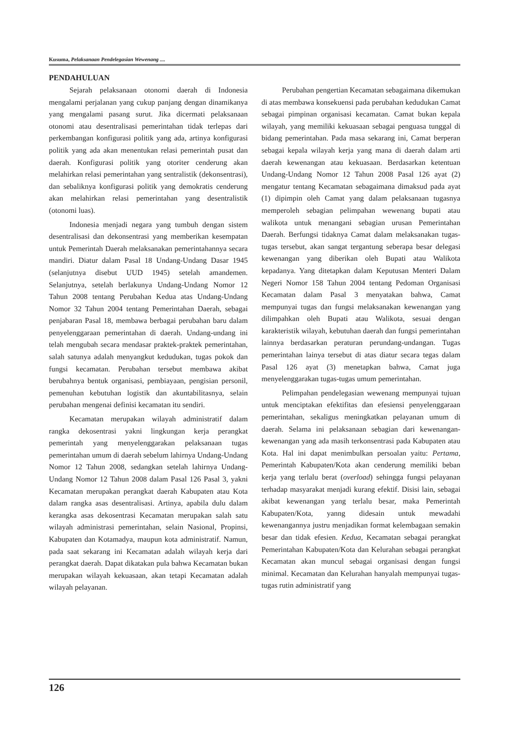Kusuma, Pelaksanaan Pendelegasian Wewenang ....
PENDAHULUAN
Sejarah pelaksanaan otonomi daerah di Indonesia mengalami perjalanan yang cukup panjang dengan dinamikanya yang mengalami pasang surut. Jika dicermati pelaksanaan otonomi atau desentralisasi pemerintahan tidak terlepas dari perkembangan konfigurasi politik yang ada, artinya konfigurasi politik yang ada akan menentukan relasi pemerintah pusat dan daerah. Konfigurasi politik yang otoriter cenderung akan melahirkan relasi pemerintahan yang sentralistik (dekonsentrasi), dan sebaliknya konfigurasi politik yang demokratis cenderung akan melahirkan relasi pemerintahan yang desentralistik (otonomi luas).
Indonesia menjadi negara yang tumbuh dengan sistem desentralisasi dan dekonsentrasi yang memberikan kesempatan untuk Pemerintah Daerah melaksanakan pemerintahannya secara mandiri. Diatur dalam Pasal 18 Undang-Undang Dasar 1945 (selanjutnya disebut UUD 1945) setelah amandemen. Selanjutnya, setelah berlakunya Undang-Undang Nomor 12 Tahun 2008 tentang Perubahan Kedua atas Undang-Undang Nomor 32 Tahun 2004 tentang Pemerintahan Daerah, sebagai penjabaran Pasal 18, membawa berbagai perubahan baru dalam penyelenggaraan pemerintahan di daerah. Undang-undang ini telah mengubah secara mendasar praktek-praktek pemerintahan, salah satunya adalah menyangkut kedudukan, tugas pokok dan fungsi kecamatan. Perubahan tersebut membawa akibat berubahnya bentuk organisasi, pembiayaan, pengisian personil, pemenuhan kebutuhan logistik dan akuntabilitasnya, selain perubahan mengenai definisi kecamatan itu sendiri.
Kecamatan merupakan wilayah administratif dalam rangka dekosentrasi yakni lingkungan kerja perangkat pemerintah yang menyelenggarakan pelaksanaan tugas pemerintahan umum di daerah sebelum lahirnya Undang-Undang Nomor 12 Tahun 2008, sedangkan setelah lahirnya Undang-Undang Nomor 12 Tahun 2008 dalam Pasal 126 Pasal 3, yakni Kecamatan merupakan perangkat daerah Kabupaten atau Kota dalam rangka asas desentralisasi. Artinya, apabila dulu dalam kerangka asas dekosentrasi Kecamatan merupakan salah satu wilayah administrasi pemerintahan, selain Nasional, Propinsi, Kabupaten dan Kotamadya, maupun kota administratif. Namun, pada saat sekarang ini Kecamatan adalah wilayah kerja dari perangkat daerah. Dapat dikatakan pula bahwa Kecamatan bukan merupakan wilayah kekuasaan, akan tetapi Kecamatan adalah wilayah pelayanan.
Perubahan pengertian Kecamatan sebagaimana dikemukan di atas membawa konsekuensi pada perubahan kedudukan Camat sebagai pimpinan organisasi kecamatan. Camat bukan kepala wilayah, yang memiliki kekuasaan sebagai penguasa tunggal di bidang pemerintahan. Pada masa sekarang ini, Camat berperan sebagai kepala wilayah kerja yang mana di daerah dalam arti daerah kewenangan atau kekuasaan. Berdasarkan ketentuan Undang-Undang Nomor 12 Tahun 2008 Pasal 126 ayat (2) mengatur tentang Kecamatan sebagaimana dimaksud pada ayat (1) dipimpin oleh Camat yang dalam pelaksanaan tugasnya memperoleh sebagian pelimpahan wewenang bupati atau walikota untuk menangani sebagian urusan Pemerintahan Daerah. Berfungsi tidaknya Camat dalam melaksanakan tugas-tugas tersebut, akan sangat tergantung seberapa besar delegasi kewenangan yang diberikan oleh Bupati atau Walikota kepadanya. Yang ditetapkan dalam Keputusan Menteri Dalam Negeri Nomor 158 Tahun 2004 tentang Pedoman Organisasi Kecamatan dalam Pasal 3 menyatakan bahwa, Camat mempunyai tugas dan fungsi melaksanakan kewenangan yang dilimpahkan oleh Bupati atau Walikota, sesuai dengan karakteristik wilayah, kebutuhan daerah dan fungsi pemerintahan lainnya berdasarkan peraturan perundang-undangan. Tugas pemerintahan lainya tersebut di atas diatur secara tegas dalam Pasal 126 ayat (3) menetapkan bahwa, Camat juga menyelenggarakan tugas-tugas umum pemerintahan.
Pelimpahan pendelegasian wewenang mempunyai tujuan untuk menciptakan efektifitas dan efesiensi penyelenggaraan pemerintahan, sekaligus meningkatkan pelayanan umum di daerah. Selama ini pelaksanaan sebagian dari kewenangan-kewenangan yang ada masih terkonsentrasi pada Kabupaten atau Kota. Hal ini dapat menimbulkan persoalan yaitu: Pertama, Pemerintah Kabupaten/Kota akan cenderung memiliki beban kerja yang terlalu berat (overload) sehingga fungsi pelayanan terhadap masyarakat menjadi kurang efektif. Disisi lain, sebagai akibat kewenangan yang terlalu besar, maka Pemerintah Kabupaten/Kota, yanng didesain untuk mewadahi kewenangannya justru menjadikan format kelembagaan semakin besar dan tidak efesien. Kedua, Kecamatan sebagai perangkat Pemerintahan Kabupaten/Kota dan Kelurahan sebagai perangkat Kecamatan akan muncul sebagai organisasi dengan fungsi minimal. Kecamatan dan Kelurahan hanyalah mempunyai tugas-tugas rutin administratif yang
126